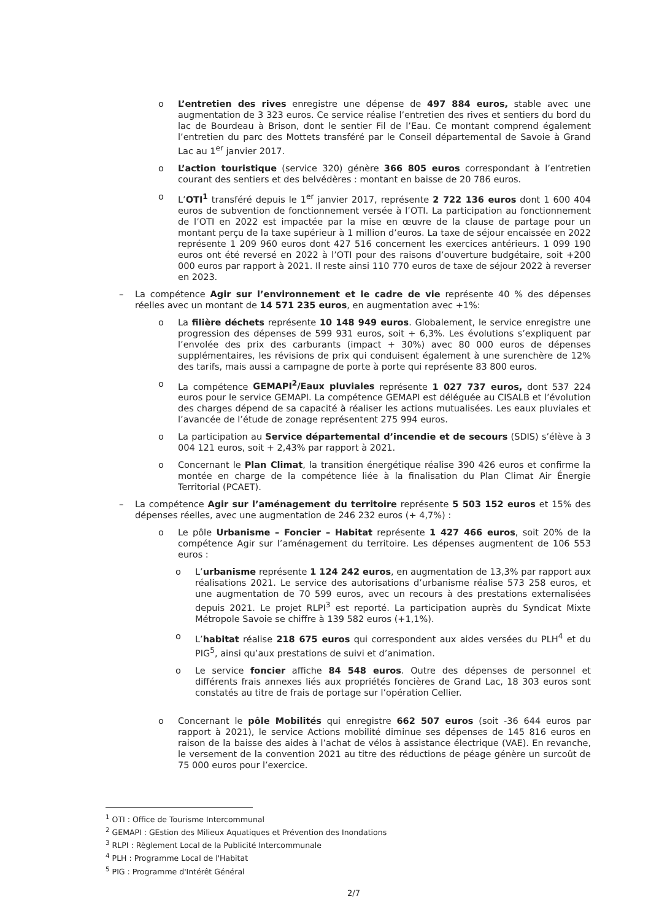o L’entretien des rives enregistre une dépense de 497 884 euros, stable avec une augmentation de 3 323 euros. Ce service réalise l’entretien des rives et sentiers du bord du lac de Bourdeau à Brison, dont le sentier Fil de l’Eau. Ce montant comprend également l’entretien du parc des Mottets transféré par le Conseil départemental de Savoie à Grand Lac au 1<sup>er</sup> janvier 2017.
o L’action touristique (service 320) génère 366 805 euros correspondant à l’entretien courant des sentiers et des belvédères : montant en baisse de 20 786 euros.
o L’OTI<sup>1</sup> transféré depuis le 1<sup>er</sup> janvier 2017, représente 2 722 136 euros dont 1 600 404 euros de subvention de fonctionnement versée à l’OTI. La participation au fonctionnement de l’OTI en 2022 est impactée par la mise en œuvre de la clause de partage pour un montant perçu de la taxe supérieur à 1 million d’euros. La taxe de séjour encaissée en 2022 représente 1 209 960 euros dont 427 516 concernent les exercices antérieurs. 1 099 190 euros ont été reversé en 2022 à l’OTI pour des raisons d’ouverture budgétaire, soit +200 000 euros par rapport à 2021. Il reste ainsi 110 770 euros de taxe de séjour 2022 à reverser en 2023.
– La compétence Agir sur l’environnement et le cadre de vie représente 40 % des dépenses réelles avec un montant de 14 571 235 euros, en augmentation avec +1%:
o La filière déchets représente 10 148 949 euros. Globalement, le service enregistre une progression des dépenses de 599 931 euros, soit + 6,3%. Les évolutions s’expliquent par l’envolée des prix des carburants (impact + 30%) avec 80 000 euros de dépenses supplémentaires, les révisions de prix qui conduisent également à une surenchère de 12% des tarifs, mais aussi a campagne de porte à porte qui représente 83 800 euros.
o La compétence GEMAPI<sup>2</sup>/Eaux pluviales représente 1 027 737 euros, dont 537 224 euros pour le service GEMAPI. La compétence GEMAPI est déléguée au CISALB et l’évolution des charges dépend de sa capacité à réaliser les actions mutualisées. Les eaux pluviales et l’avancée de l’étude de zonage représentent 275 994 euros.
o La participation au Service départemental d’incendie et de secours (SDIS) s’élève à 3 004 121 euros, soit + 2,43% par rapport à 2021.
o Concernant le Plan Climat, la transition énergétique réalise 390 426 euros et confirme la montée en charge de la compétence liée à la finalisation du Plan Climat Air Énergie Territorial (PCAET).
– La compétence Agir sur l’aménagement du territoire représente 5 503 152 euros et 15% des dépenses réelles, avec une augmentation de 246 232 euros (+ 4,7%) :
o Le pôle Urbanisme – Foncier – Habitat représente 1 427 466 euros, soit 20% de la compétence Agir sur l’aménagement du territoire. Les dépenses augmentent de 106 553 euros :
o L’urbanisme représente 1 124 242 euros, en augmentation de 13,3% par rapport aux réalisations 2021. Le service des autorisations d’urbanisme réalise 573 258 euros, et une augmentation de 70 599 euros, avec un recours à des prestations externalisées depuis 2021. Le projet RLPI<sup>3</sup> est reporté. La participation auprès du Syndicat Mixte Métropole Savoie se chiffre à 139 582 euros (+1,1%).
o L’habitat réalise 218 675 euros qui correspondent aux aides versées du PLH<sup>4</sup> et du PIG<sup>5</sup>, ainsi qu’aux prestations de suivi et d’animation.
o Le service foncier affiche 84 548 euros. Outre des dépenses de personnel et différents frais annexes liés aux propriétés foncières de Grand Lac, 18 303 euros sont constatés au titre de frais de portage sur l’opération Cellier.
o Concernant le pôle Mobilités qui enregistre 662 507 euros (soit -36 644 euros par rapport à 2021), le service Actions mobilité diminue ses dépenses de 145 816 euros en raison de la baisse des aides à l’achat de vélos à assistance électrique (VAE). En revanche, le versement de la convention 2021 au titre des réductions de péage génère un surcoût de 75 000 euros pour l’exercice.
<sup>1</sup> OTI : Office de Tourisme Intercommunal
<sup>2</sup> GEMAPI : GEstion des Milieux Aquatiques et Prévention des Inondations
<sup>3</sup> RLPI : Règlement Local de la Publicité Intercommunale
<sup>4</sup> PLH : Programme Local de l'Habitat
<sup>5</sup> PIG : Programme d'Intérêt Général
2/7